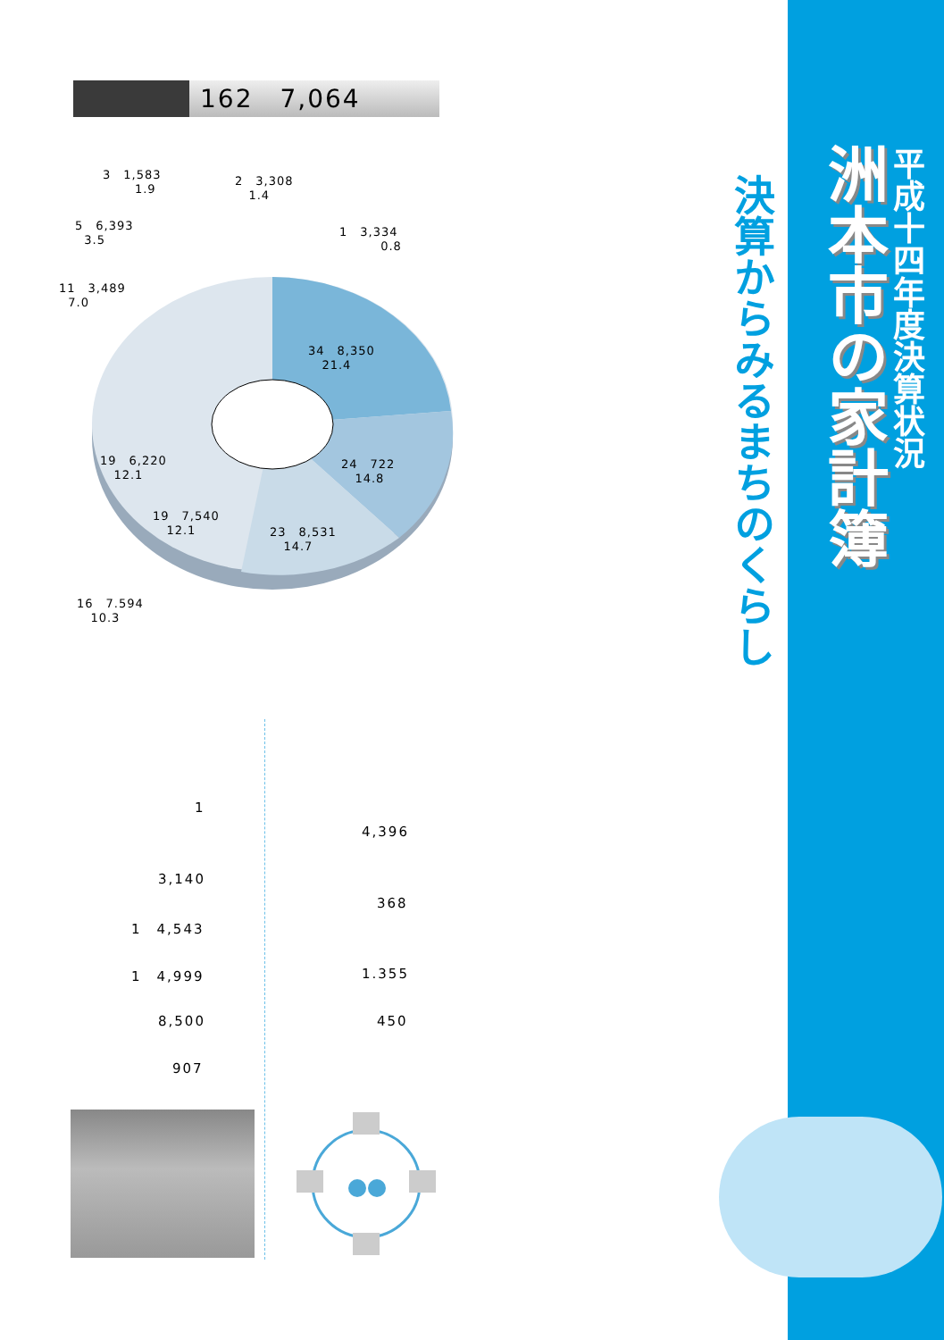162　7,064
3　1,583 1.9
2　3,308 1.4
5　6,393 3.5
1　3,334 0.8
11　3,489 7.0
34　8,350 21.4
19　6,220 12.1
24　722 14.8
19　7,540 12.1
23　8,531 14.7
16　7.594 10.3
1
4,396
3,140
368
1　4,543
1　4,999 1.355
8,500 450
907
決算からみるまちのくらし
洲本市の家計簿
平成十四年度決算状況